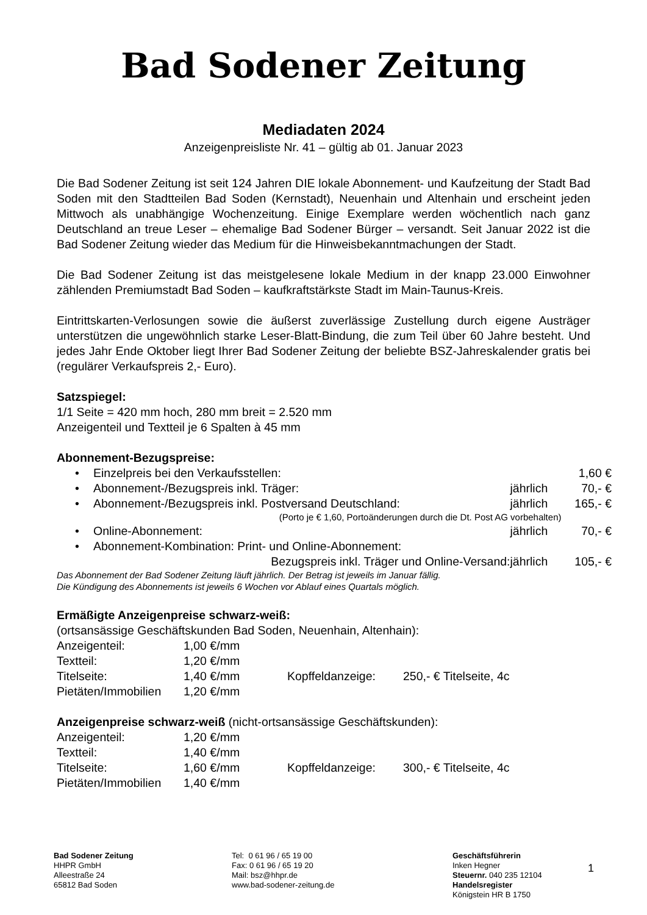Bad Sodener Zeitung
Mediadaten 2024
Anzeigenpreisliste Nr. 41 – gültig ab 01. Januar 2023
Die Bad Sodener Zeitung ist seit 124 Jahren DIE lokale Abonnement- und Kaufzeitung der Stadt Bad Soden mit den Stadtteilen Bad Soden (Kernstadt), Neuenhain und Altenhain und erscheint jeden Mittwoch als unabhängige Wochenzeitung. Einige Exemplare werden wöchentlich nach ganz Deutschland an treue Leser – ehemalige Bad Sodener Bürger – versandt. Seit Januar 2022 ist die Bad Sodener Zeitung wieder das Medium für die Hinweisbekanntmachungen der Stadt.
Die Bad Sodener Zeitung ist das meistgelesene lokale Medium in der knapp 23.000 Einwohner zählenden Premiumstadt Bad Soden – kaufkraftstärkste Stadt im Main-Taunus-Kreis.
Eintrittskarten-Verlosungen sowie die äußerst zuverlässige Zustellung durch eigene Austräger unterstützen die ungewöhnlich starke Leser-Blatt-Bindung, die zum Teil über 60 Jahre besteht. Und jedes Jahr Ende Oktober liegt Ihrer Bad Sodener Zeitung der beliebte BSZ-Jahreskalender gratis bei (regulärer Verkaufspreis 2,- Euro).
Satzspiegel:
1/1 Seite = 420 mm hoch, 280 mm breit = 2.520 mm
Anzeigenteil und Textteil je 6 Spalten à 45 mm
Abonnement-Bezugspreise:
| • | Einzelpreis bei den Verkaufsstellen: | | 1,60 € |
| • | Abonnement-/Bezugspreis inkl. Träger: | jährlich | 70,- € |
| • | Abonnement-/Bezugspreis inkl. Postversand Deutschland: | jährlich | 165,- € |
| | (Porto je € 1,60, Portoänderungen durch die Dt. Post AG vorbehalten) | | |
| • | Online-Abonnement: | jährlich | 70,- € |
| • | Abonnement-Kombination: Print- und Online-Abonnement: | | |
| | Bezugspreis inkl. Träger und Online-Versand: | jährlich | 105,- € |
Das Abonnement der Bad Sodener Zeitung läuft jährlich. Der Betrag ist jeweils im Januar fällig.
Die Kündigung des Abonnements ist jeweils 6 Wochen vor Ablauf eines Quartals möglich.
Ermäßigte Anzeigenpreise schwarz-weiß:
(ortsansässige Geschäftskunden Bad Soden, Neuenhain, Altenhain):
| Anzeigenteil: | 1,00 €/mm | | |
| Textteil: | 1,20 €/mm | | |
| Titelseite: | 1,40 €/mm | Kopffeldanzeige: | 250,- € Titelseite, 4c |
| Pietäten/Immobilien | 1,20 €/mm | | |
Anzeigenpreise schwarz-weiß (nicht-ortsansässige Geschäftskunden):
| Anzeigenteil: | 1,20 €/mm | | |
| Textteil: | 1,40 €/mm | | |
| Titelseite: | 1,60 €/mm | Kopffeldanzeige: | 300,- € Titelseite, 4c |
| Pietäten/Immobilien | 1,40 €/mm | | |
Bad Sodener Zeitung
HHPR GmbH
Alleestraße 24
65812 Bad Soden
Tel: 0 61 96 / 65 19 00
Fax: 0 61 96 / 65 19 20
Mail: bsz@hhpr.de
www.bad-sodener-zeitung.de
Geschäftsführerin
Inken Hegner
Steuernr. 040 235 12104
Handelsregister
Königstein HR B 1750
1